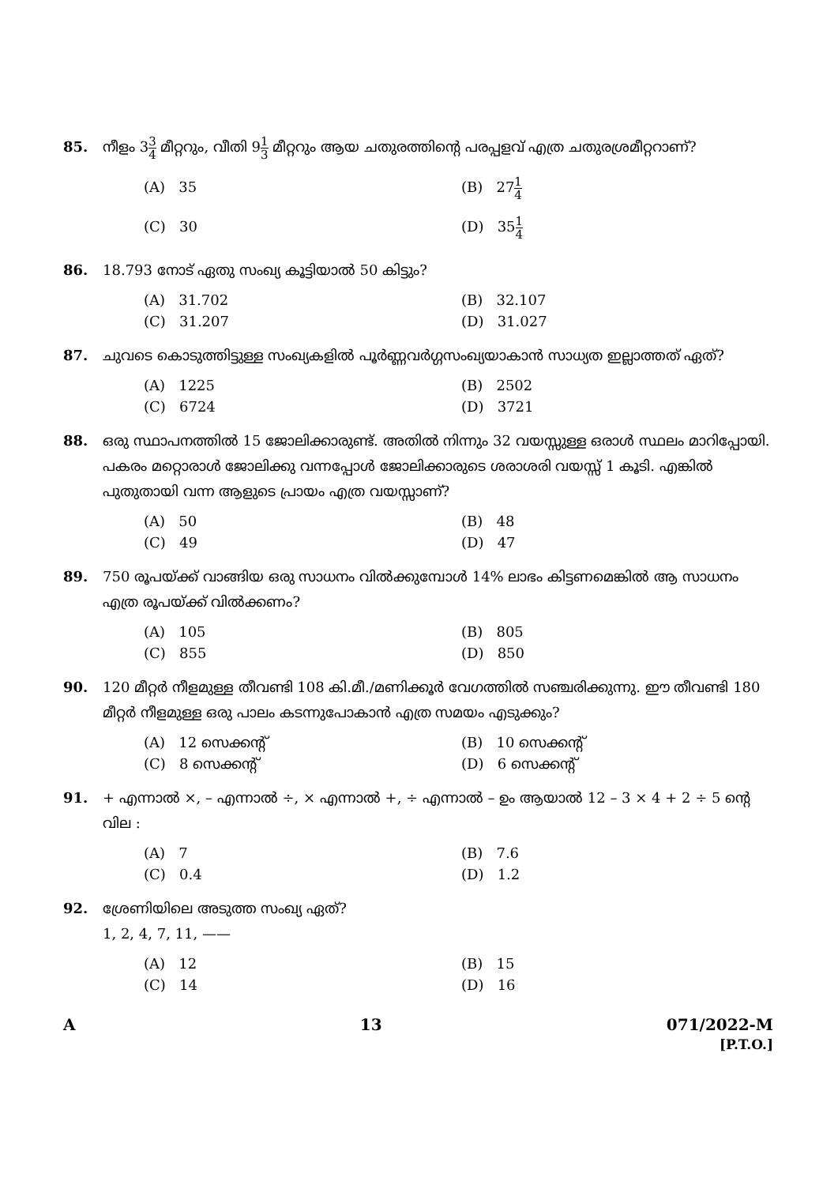85. നീളം 33 4 മീറ്ററും, വീതി 91 3 മീറ്ററും ആയ ചതുരത്തിന്റെ പരപ്പളവ് എത്ര ചതുരശ്രമീറ്ററാണ്?
(A) 35
(B) 271 4
(C) 30
(D) 351 4
86. 18.793 നോട് ഏതു സംഖ്യ കൂട്ടിയാൽ 50 കിട്ടും?
(A) 31.702
(B) 32.107
(C) 31.207
(D) 31.027
87. ചുവടെ കൊടുത്തിട്ടുള്ള സംഖ്യകളിൽ പൂർണ്ണവർഗ്ഗസംഖ്യയാകാൻ സാധ്യത ഇല്ലാത്തത് ഏത്?
(A) 1225
(B) 2502
(C) 6724
(D) 3721
88. ഒരു സ്ഥാപനത്തിൽ 15 ജോലിക്കാരുണ്ട്. അതിൽ നിന്നും 32 വയസ്സുള്ള ഒരാൾ സ്ഥലം മാറിപ്പോയി. പകരം മറ്റൊരാൾ ജോലിക്കു വന്നപ്പോൾ ജോലിക്കാരുടെ ശരാശരി വയസ്സ് 1 കൂടി. എങ്കിൽ പുതുതായി വന്ന ആളുടെ പ്രായം എത്ര വയസ്സാണ്?
(A) 50
(B) 48
(C) 49
(D) 47
89. 750 രൂപയ്ക്ക് വാങ്ങിയ ഒരു സാധനം വിൽക്കുമ്പോൾ 14% ലാഭം കിട്ടണമെങ്കിൽ ആ സാധനം എത്ര രൂപയ്ക്ക് വിൽക്കണം?
(A) 105
(B) 805
(C) 855
(D) 850
90. 120 മീറ്റർ നീളമുള്ള തീവണ്ടി 108 കി.മീ./മണിക്കൂർ വേഗത്തിൽ സഞ്ചരിക്കുന്നു. ഈ തീവണ്ടി 180 മീറ്റർ നീളമുള്ള ഒരു പാലം കടന്നുപോകാൻ എത്ര സമയം എടുക്കും?
(A) 12 സെക്കന്റ്
(B) 10 സെക്കന്റ്
(C) 8 സെക്കന്റ്
(D) 6 സെക്കന്റ്
91. + എന്നാൽ ×, – എന്നാൽ ÷, × എന്നാൽ +, ÷ എന്നാൽ – ഉം ആയാൽ 12 – 3 × 4 + 2 ÷ 5 ന്റെ വില :
(A) 7
(B) 7.6
(C) 0.4
(D) 1.2
92. ശ്രേണിയിലെ അടുത്ത സംഖ്യ ഏത്?
1, 2, 4, 7, 11, ——
(A) 12
(B) 15
(C) 14
(D) 16
A 13 071/2022-M
[P.T.O.]